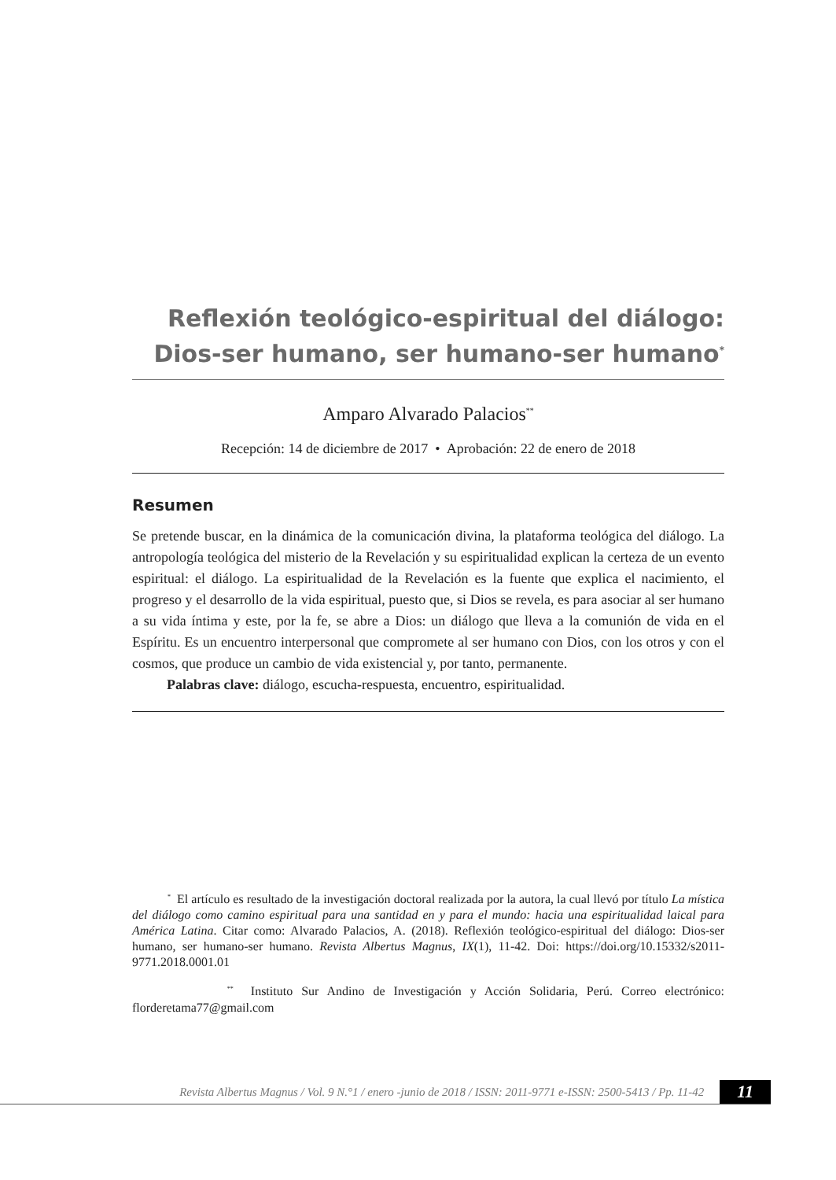Reflexión teológico-espiritual del diálogo:
Dios-ser humano, ser humano-ser humano<sup>*</sup>
Amparo Alvarado Palacios<sup>**</sup>
Recepción: 14 de diciembre de 2017 • Aprobación: 22 de enero de 2018
Resumen
Se pretende buscar, en la dinámica de la comunicación divina, la plataforma teológica del diálogo. La antropología teológica del misterio de la Revelación y su espiritualidad explican la certeza de un evento espiritual: el diálogo. La espiritualidad de la Revelación es la fuente que explica el nacimiento, el progreso y el desarrollo de la vida espiritual, puesto que, si Dios se revela, es para asociar al ser humano a su vida íntima y este, por la fe, se abre a Dios: un diálogo que lleva a la comunión de vida en el Espíritu. Es un encuentro interpersonal que compromete al ser humano con Dios, con los otros y con el cosmos, que produce un cambio de vida existencial y, por tanto, permanente.
Palabras clave: diálogo, escucha-respuesta, encuentro, espiritualidad.
<sup>*</sup> El artículo es resultado de la investigación doctoral realizada por la autora, la cual llevó por título La mística del diálogo como camino espiritual para una santidad en y para el mundo: hacia una espiritualidad laical para América Latina. Citar como: Alvarado Palacios, A. (2018). Reflexión teológico-espiritual del diálogo: Dios-ser humano, ser humano-ser humano. Revista Albertus Magnus, IX(1), 11-42. Doi: https://doi.org/10.15332/s2011-9771.2018.0001.01
<sup>**</sup> Instituto Sur Andino de Investigación y Acción Solidaria, Perú. Correo electrónico: florderetama77@gmail.com
Revista Albertus Magnus / Vol. 9 N.°1 / enero -junio de 2018 / ISSN: 2011-9771 e-ISSN: 2500-5413 / Pp. 11-42 11